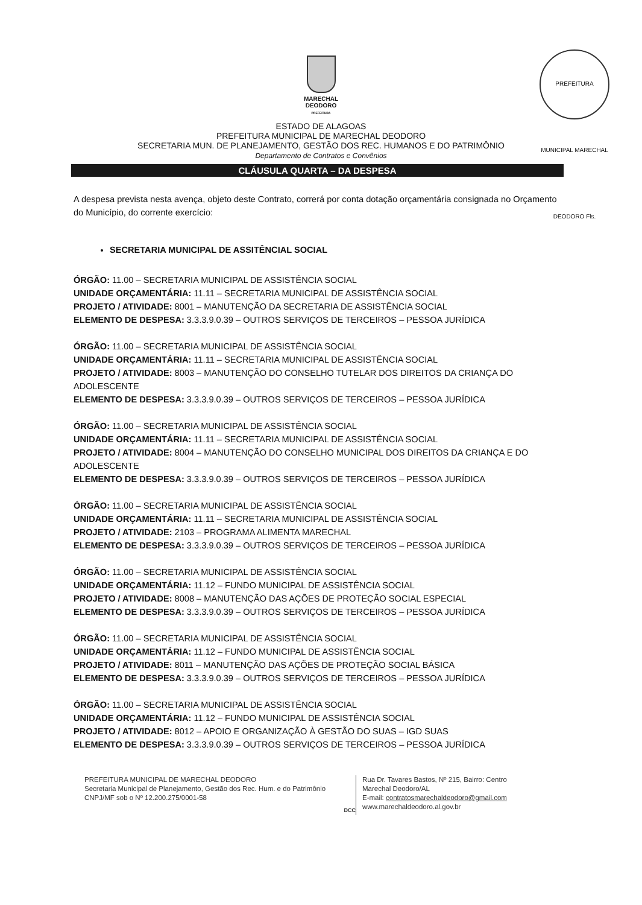PREFEITURA MUNICIPAL MARECHAL DEODORO Fls.
MARECHAL
DEODORO
PREFEITURA
ESTADO DE ALAGOAS
PREFEITURA MUNICIPAL DE MARECHAL DEODORO
SECRETARIA MUN. DE PLANEJAMENTO, GESTÃO DOS REC. HUMANOS E DO PATRIMÔNIO
Departamento de Contratos e Convênios
CLÁUSULA QUARTA – DA DESPESA
A despesa prevista nesta avença, objeto deste Contrato, correrá por conta dotação orçamentária consignada no Orçamento do Município, do corrente exercício:
SECRETARIA MUNICIPAL DE ASSITÊNCIAL SOCIAL
ÓRGÃO: 11.00 – SECRETARIA MUNICIPAL DE ASSISTÊNCIA SOCIAL
UNIDADE ORÇAMENTÁRIA: 11.11 – SECRETARIA MUNICIPAL DE ASSISTÊNCIA SOCIAL
PROJETO / ATIVIDADE: 8001 – MANUTENÇÃO DA SECRETARIA DE ASSISTÊNCIA SOCIAL
ELEMENTO DE DESPESA: 3.3.3.9.0.39 – OUTROS SERVIÇOS DE TERCEIROS – PESSOA JURÍDICA
ÓRGÃO: 11.00 – SECRETARIA MUNICIPAL DE ASSISTÊNCIA SOCIAL
UNIDADE ORÇAMENTÁRIA: 11.11 – SECRETARIA MUNICIPAL DE ASSISTÊNCIA SOCIAL
PROJETO / ATIVIDADE: 8003 – MANUTENÇÃO DO CONSELHO TUTELAR DOS DIREITOS DA CRIANÇA DO ADOLESCENTE
ELEMENTO DE DESPESA: 3.3.3.9.0.39 – OUTROS SERVIÇOS DE TERCEIROS – PESSOA JURÍDICA
ÓRGÃO: 11.00 – SECRETARIA MUNICIPAL DE ASSISTÊNCIA SOCIAL
UNIDADE ORÇAMENTÁRIA: 11.11 – SECRETARIA MUNICIPAL DE ASSISTÊNCIA SOCIAL
PROJETO / ATIVIDADE: 8004 – MANUTENÇÃO DO CONSELHO MUNICIPAL DOS DIREITOS DA CRIANÇA E DO ADOLESCENTE
ELEMENTO DE DESPESA: 3.3.3.9.0.39 – OUTROS SERVIÇOS DE TERCEIROS – PESSOA JURÍDICA
ÓRGÃO: 11.00 – SECRETARIA MUNICIPAL DE ASSISTÊNCIA SOCIAL
UNIDADE ORÇAMENTÁRIA: 11.11 – SECRETARIA MUNICIPAL DE ASSISTÊNCIA SOCIAL
PROJETO / ATIVIDADE: 2103 – PROGRAMA ALIMENTA MARECHAL
ELEMENTO DE DESPESA: 3.3.3.9.0.39 – OUTROS SERVIÇOS DE TERCEIROS – PESSOA JURÍDICA
ÓRGÃO: 11.00 – SECRETARIA MUNICIPAL DE ASSISTÊNCIA SOCIAL
UNIDADE ORÇAMENTÁRIA: 11.12 – FUNDO MUNICIPAL DE ASSISTÊNCIA SOCIAL
PROJETO / ATIVIDADE: 8008 – MANUTENÇÃO DAS AÇÕES DE PROTEÇÃO SOCIAL ESPECIAL
ELEMENTO DE DESPESA: 3.3.3.9.0.39 – OUTROS SERVIÇOS DE TERCEIROS – PESSOA JURÍDICA
ÓRGÃO: 11.00 – SECRETARIA MUNICIPAL DE ASSISTÊNCIA SOCIAL
UNIDADE ORÇAMENTÁRIA: 11.12 – FUNDO MUNICIPAL DE ASSISTÊNCIA SOCIAL
PROJETO / ATIVIDADE: 8011 – MANUTENÇÃO DAS AÇÕES DE PROTEÇÃO SOCIAL BÁSICA
ELEMENTO DE DESPESA: 3.3.3.9.0.39 – OUTROS SERVIÇOS DE TERCEIROS – PESSOA JURÍDICA
ÓRGÃO: 11.00 – SECRETARIA MUNICIPAL DE ASSISTÊNCIA SOCIAL
UNIDADE ORÇAMENTÁRIA: 11.12 – FUNDO MUNICIPAL DE ASSISTÊNCIA SOCIAL
PROJETO / ATIVIDADE: 8012 – APOIO E ORGANIZAÇÃO À GESTÃO DO SUAS – IGD SUAS
ELEMENTO DE DESPESA: 3.3.3.9.0.39 – OUTROS SERVIÇOS DE TERCEIROS – PESSOA JURÍDICA
PREFEITURA MUNICIPAL DE MARECHAL DEODORO
Secretaria Municipal de Planejamento, Gestão dos Rec. Hum. e do Patrimônio
CNPJ/MF sob o Nº 12.200.275/0001-58
DCC
Rua Dr. Tavares Bastos, Nº 215, Bairro: Centro
Marechal Deodoro/AL
E-mail: contratosmarechaldeodoro@gmail.com
www.marechaldeodoro.al.gov.br